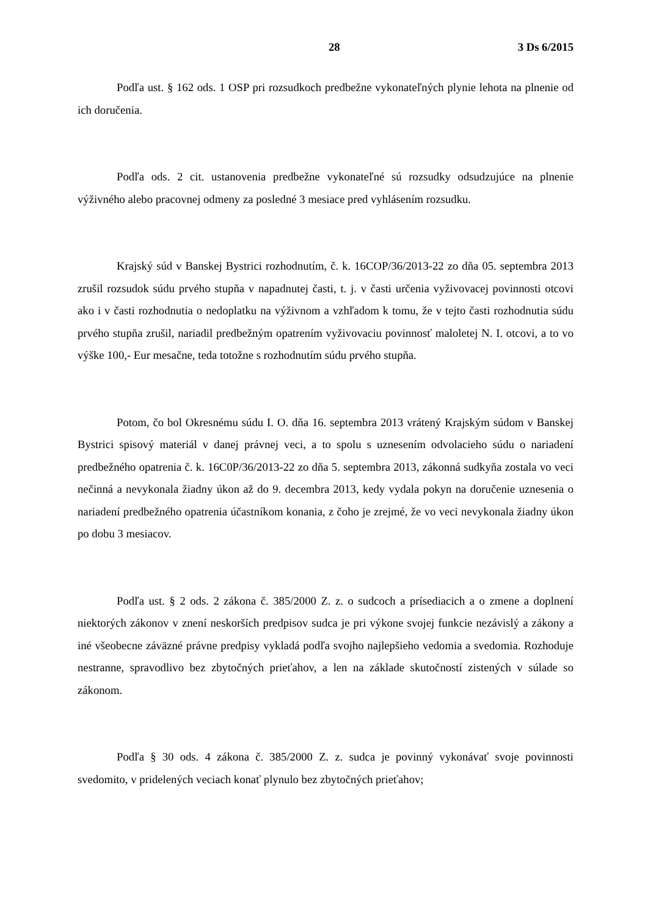28 3 Ds 6/2015
Podľa ust. § 162 ods. 1 OSP pri rozsudkoch predbežne vykonateľných plynie lehota na plnenie od ich doručenia.
Podľa ods. 2 cit. ustanovenia predbežne vykonateľné sú rozsudky odsudzujúce na plnenie výživného alebo pracovnej odmeny za posledné 3 mesiace pred vyhlásením rozsudku.
Krajský súd v Banskej Bystrici rozhodnutím, č. k. 16COP/36/2013-22 zo dňa 05. septembra 2013 zrušil rozsudok súdu prvého stupňa v napadnutej časti, t. j. v časti určenia vyživovacej povinnosti otcovi ako i v časti rozhodnutia o nedoplatku na výživnom a vzhľadom k tomu, že v tejto časti rozhodnutia súdu prvého stupňa zrušil, nariadil predbežným opatrením vyživovaciu povinnosť maloletej N. I. otcovi, a to vo výške 100,- Eur mesačne, teda totožne s rozhodnutím súdu prvého stupňa.
Potom, čo bol Okresnému súdu I. O. dňa 16. septembra 2013 vrátený Krajským súdom v Banskej Bystrici spisový materiál v danej právnej veci, a to spolu s uznesením odvolacieho súdu o nariadení predbežného opatrenia č. k. 16C0P/36/2013-22 zo dňa 5. septembra 2013, zákonná sudkyňa zostala vo veci nečinná a nevykonala žiadny úkon až do 9. decembra 2013, kedy vydala pokyn na doručenie uznesenia o nariadení predbežného opatrenia účastníkom konania, z čoho je zrejmé, že vo veci nevykonala žiadny úkon po dobu 3 mesiacov.
Podľa ust. § 2 ods. 2 zákona č. 385/2000 Z. z. o sudcoch a prísediacich a o zmene a doplnení niektorých zákonov v znení neskorších predpisov sudca je pri výkone svojej funkcie nezávislý a zákony a iné všeobecne záväzné právne predpisy vykladá podľa svojho najlepšieho vedomia a svedomia. Rozhoduje nestranne, spravodlivo bez zbytočných prieťahov, a len na základe skutočností zistených v súlade so zákonom.
Podľa § 30 ods. 4 zákona č. 385/2000 Z. z. sudca je povinný vykonávať svoje povinnosti svedomito, v pridelených veciach konať plynulo bez zbytočných prieťahov;